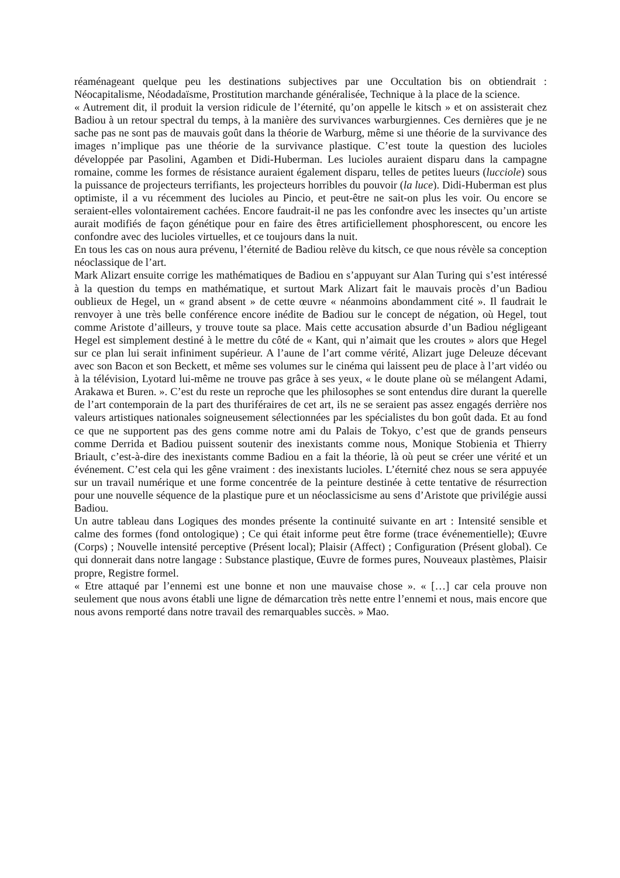réaménageant quelque peu les destinations subjectives par une Occultation bis on obtiendrait : Néocapitalisme, Néodadaïsme, Prostitution marchande généralisée, Technique à la place de la science.
« Autrement dit, il produit la version ridicule de l’éternité, qu’on appelle le kitsch » et on assisterait chez Badiou à un retour spectral du temps, à la manière des survivances warburgiennes. Ces dernières que je ne sache pas ne sont pas de mauvais goût dans la théorie de Warburg, même si une théorie de la survivance des images n’implique pas une théorie de la survivance plastique. C’est toute la question des lucioles développée par Pasolini, Agamben et Didi-Huberman. Les lucioles auraient disparu dans la campagne romaine, comme les formes de résistance auraient également disparu, telles de petites lueurs (lucciole) sous la puissance de projecteurs terrifiants, les projecteurs horribles du pouvoir (la luce). Didi-Huberman est plus optimiste, il a vu récemment des lucioles au Pincio, et peut-être ne sait-on plus les voir. Ou encore se seraient-elles volontairement cachées. Encore faudrait-il ne pas les confondre avec les insectes qu’un artiste aurait modifiés de façon génétique pour en faire des êtres artificiellement phosphorescent, ou encore les confondre avec des lucioles virtuelles, et ce toujours dans la nuit.
En tous les cas on nous aura prévenu, l’éternité de Badiou relève du kitsch, ce que nous révèle sa conception néoclassique de l’art.
Mark Alizart ensuite corrige les mathématiques de Badiou en s’appuyant sur Alan Turing qui s’est intéressé à la question du temps en mathématique, et surtout Mark Alizart fait le mauvais procès d’un Badiou oublieux de Hegel, un « grand absent » de cette œuvre « néanmoins abondamment cité ». Il faudrait le renvoyer à une très belle conférence encore inédite de Badiou sur le concept de négation, où Hegel, tout comme Aristote d’ailleurs, y trouve toute sa place. Mais cette accusation absurde d’un Badiou négligeant Hegel est simplement destiné à le mettre du côté de « Kant, qui n’aimait que les croutes » alors que Hegel sur ce plan lui serait infiniment supérieur. A l’aune de l’art comme vérité, Alizart juge Deleuze décevant avec son Bacon et son Beckett, et même ses volumes sur le cinéma qui laissent peu de place à l’art vidéo ou à la télévision, Lyotard lui-même ne trouve pas grâce à ses yeux, « le doute plane où se mélangent Adami, Arakawa et Buren. ». C’est du reste un reproche que les philosophes se sont entendus dire durant la querelle de l’art contemporain de la part des thuriféraires de cet art, ils ne se seraient pas assez engagés derrière nos valeurs artistiques nationales soigneusement sélectionnées par les spécialistes du bon goût dada. Et au fond ce que ne supportent pas des gens comme notre ami du Palais de Tokyo, c’est que de grands penseurs comme Derrida et Badiou puissent soutenir des inexistants comme nous, Monique Stobienia et Thierry Briault, c’est-à-dire des inexistants comme Badiou en a fait la théorie, là où peut se créer une vérité et un événement. C’est cela qui les gêne vraiment : des inexistants lucioles. L’éternité chez nous se sera appuyée sur un travail numérique et une forme concentrée de la peinture destinée à cette tentative de résurrection pour une nouvelle séquence de la plastique pure et un néoclassicisme au sens d’Aristote que privilégie aussi Badiou.
Un autre tableau dans Logiques des mondes présente la continuité suivante en art : Intensité sensible et calme des formes (fond ontologique) ; Ce qui était informe peut être forme (trace événementielle); Œuvre (Corps) ; Nouvelle intensité perceptive (Présent local); Plaisir (Affect) ; Configuration (Présent global). Ce qui donnerait dans notre langage : Substance plastique, Œuvre de formes pures, Nouveaux plastèmes, Plaisir propre, Registre formel.
« Etre attaqué par l’ennemi est une bonne et non une mauvaise chose ». « […] car cela prouve non seulement que nous avons établi une ligne de démarcation très nette entre l’ennemi et nous, mais encore que nous avons remporté dans notre travail des remarquables succès. » Mao.